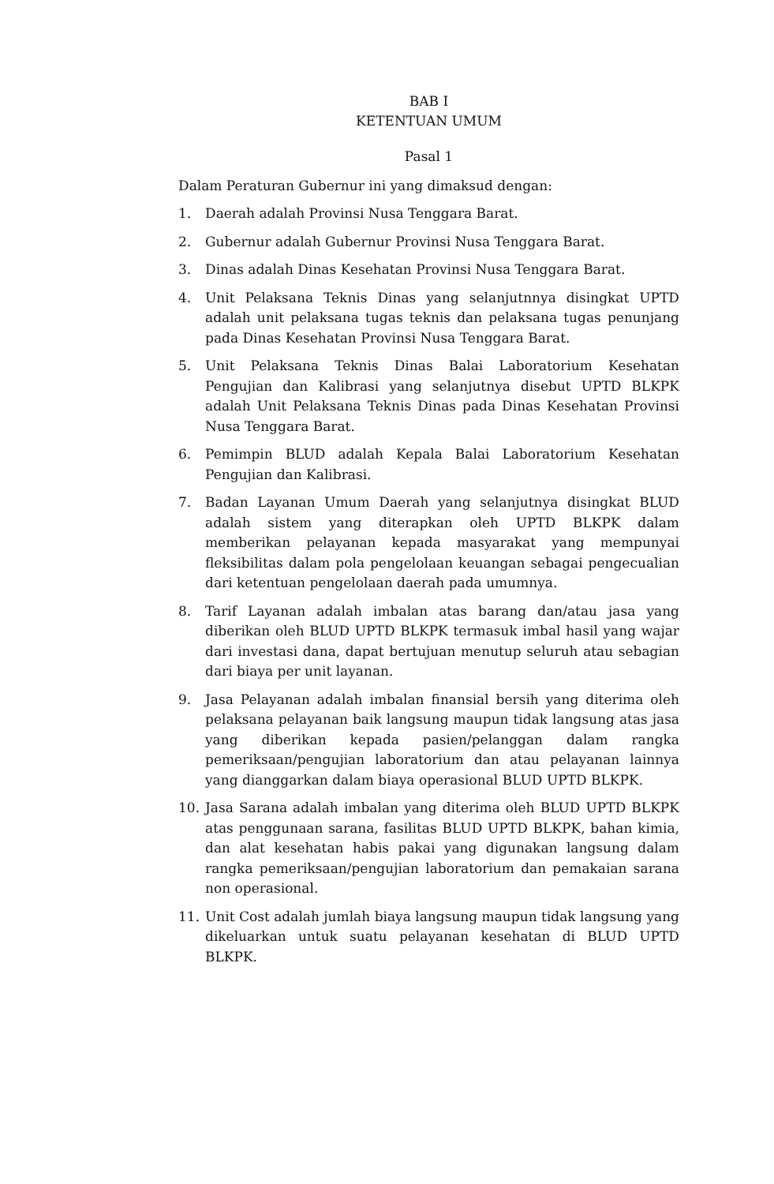BAB I
KETENTUAN UMUM
Pasal 1
Dalam Peraturan Gubernur ini yang dimaksud dengan:
1. Daerah adalah Provinsi Nusa Tenggara Barat.
2. Gubernur adalah Gubernur Provinsi Nusa Tenggara Barat.
3. Dinas adalah Dinas Kesehatan Provinsi Nusa Tenggara Barat.
4. Unit Pelaksana Teknis Dinas yang selanjutnnya disingkat UPTD adalah unit pelaksana tugas teknis dan pelaksana tugas penunjang pada Dinas Kesehatan Provinsi Nusa Tenggara Barat.
5. Unit Pelaksana Teknis Dinas Balai Laboratorium Kesehatan Pengujian dan Kalibrasi yang selanjutnya disebut UPTD BLKPK adalah Unit Pelaksana Teknis Dinas pada Dinas Kesehatan Provinsi Nusa Tenggara Barat.
6. Pemimpin BLUD adalah Kepala Balai Laboratorium Kesehatan Pengujian dan Kalibrasi.
7. Badan Layanan Umum Daerah yang selanjutnya disingkat BLUD adalah sistem yang diterapkan oleh UPTD BLKPK dalam memberikan pelayanan kepada masyarakat yang mempunyai fleksibilitas dalam pola pengelolaan keuangan sebagai pengecualian dari ketentuan pengelolaan daerah pada umumnya.
8. Tarif Layanan adalah imbalan atas barang dan/atau jasa yang diberikan oleh BLUD UPTD BLKPK termasuk imbal hasil yang wajar dari investasi dana, dapat bertujuan menutup seluruh atau sebagian dari biaya per unit layanan.
9. Jasa Pelayanan adalah imbalan finansial bersih yang diterima oleh pelaksana pelayanan baik langsung maupun tidak langsung atas jasa yang diberikan kepada pasien/pelanggan dalam rangka pemeriksaan/pengujian laboratorium dan atau pelayanan lainnya yang dianggarkan dalam biaya operasional BLUD UPTD BLKPK.
10. Jasa Sarana adalah imbalan yang diterima oleh BLUD UPTD BLKPK atas penggunaan sarana, fasilitas BLUD UPTD BLKPK, bahan kimia, dan alat kesehatan habis pakai yang digunakan langsung dalam rangka pemeriksaan/pengujian laboratorium dan pemakaian sarana non operasional.
11. Unit Cost adalah jumlah biaya langsung maupun tidak langsung yang dikeluarkan untuk suatu pelayanan kesehatan di BLUD UPTD BLKPK.